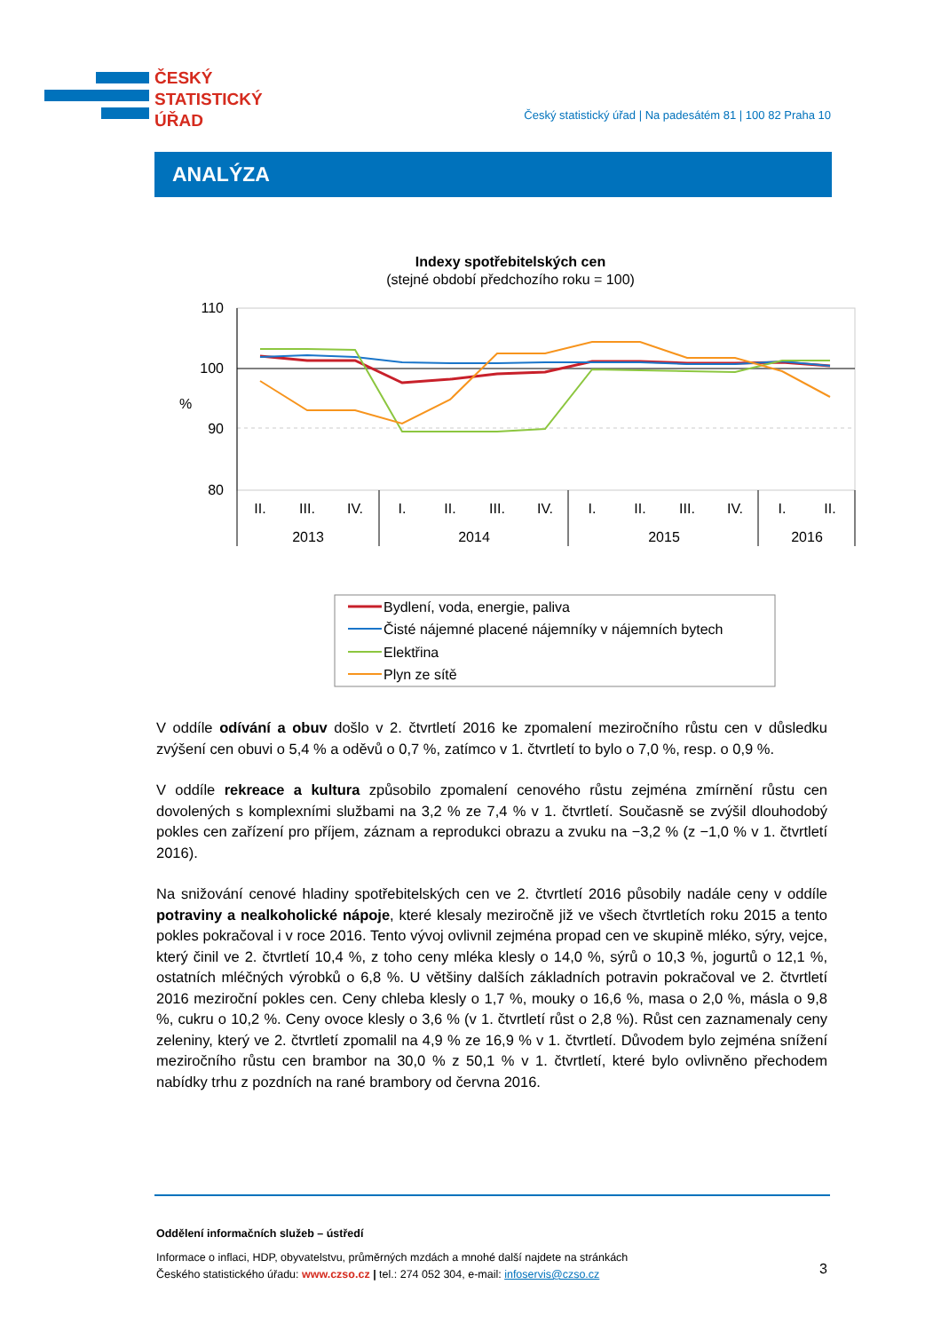ČESKÝ
STATISTICKÝ
ÚŘAD
Český statistický úřad | Na padesátém 81 | 100 82 Praha 10
ANALÝZA
Indexy spotřebitelských cen
(stejné období předchozího roku = 100)
110
100
90
80
%
II.
III.
IV.
I.
II.
III.
IV.
I.
II.
III.
IV.
I.
II.
2013
2014
2015
2016
Bydlení, voda, energie, paliva
Čisté nájemné placené nájemníky v nájemních bytech
Elektřina
Plyn ze sítě
V oddíle odívání a obuv došlo v 2. čtvrtletí 2016 ke zpomalení meziročního růstu cen v důsledku zvýšení cen obuvi o 5,4 % a oděvů o 0,7 %, zatímco v 1. čtvrtletí to bylo o 7,0 %, resp. o 0,9 %.
V oddíle rekreace a kultura způsobilo zpomalení cenového růstu zejména zmírnění růstu cen dovolených s komplexními službami na 3,2 % ze 7,4 % v 1. čtvrtletí. Současně se zvýšil dlouhodobý pokles cen zařízení pro příjem, záznam a reprodukci obrazu a zvuku na −3,2 % (z −1,0 % v 1. čtvrtletí 2016).
Na snižování cenové hladiny spotřebitelských cen ve 2. čtvrtletí 2016 působily nadále ceny v oddíle potraviny a nealkoholické nápoje, které klesaly meziročně již ve všech čtvrtletích roku 2015 a tento pokles pokračoval i v roce 2016. Tento vývoj ovlivnil zejména propad cen ve skupině mléko, sýry, vejce, který činil ve 2. čtvrtletí 10,4 %, z toho ceny mléka klesly o 14,0 %, sýrů o 10,3 %, jogurtů o 12,1 %, ostatních mléčných výrobků o 6,8 %. U většiny dalších základních potravin pokračoval ve 2. čtvrtletí 2016 meziroční pokles cen. Ceny chleba klesly o 1,7 %, mouky o 16,6 %, masa o 2,0 %, másla o 9,8 %, cukru o 10,2 %. Ceny ovoce klesly o 3,6 % (v 1. čtvrtletí růst o 2,8 %). Růst cen zaznamenaly ceny zeleniny, který ve 2. čtvrtletí zpomalil na 4,9 % ze 16,9 % v 1. čtvrtletí. Důvodem bylo zejména snížení meziročního růstu cen brambor na 30,0 % z 50,1 % v 1. čtvrtletí, které bylo ovlivněno přechodem nabídky trhu z pozdních na rané brambory od června 2016.
Oddělení informačních služeb – ústředí
Informace o inflaci, HDP, obyvatelstvu, průměrných mzdách a mnohé další najdete na stránkách
Českého statistického úřadu: www.czso.cz | tel.: 274 052 304, e-mail: infoservis@czso.cz
3